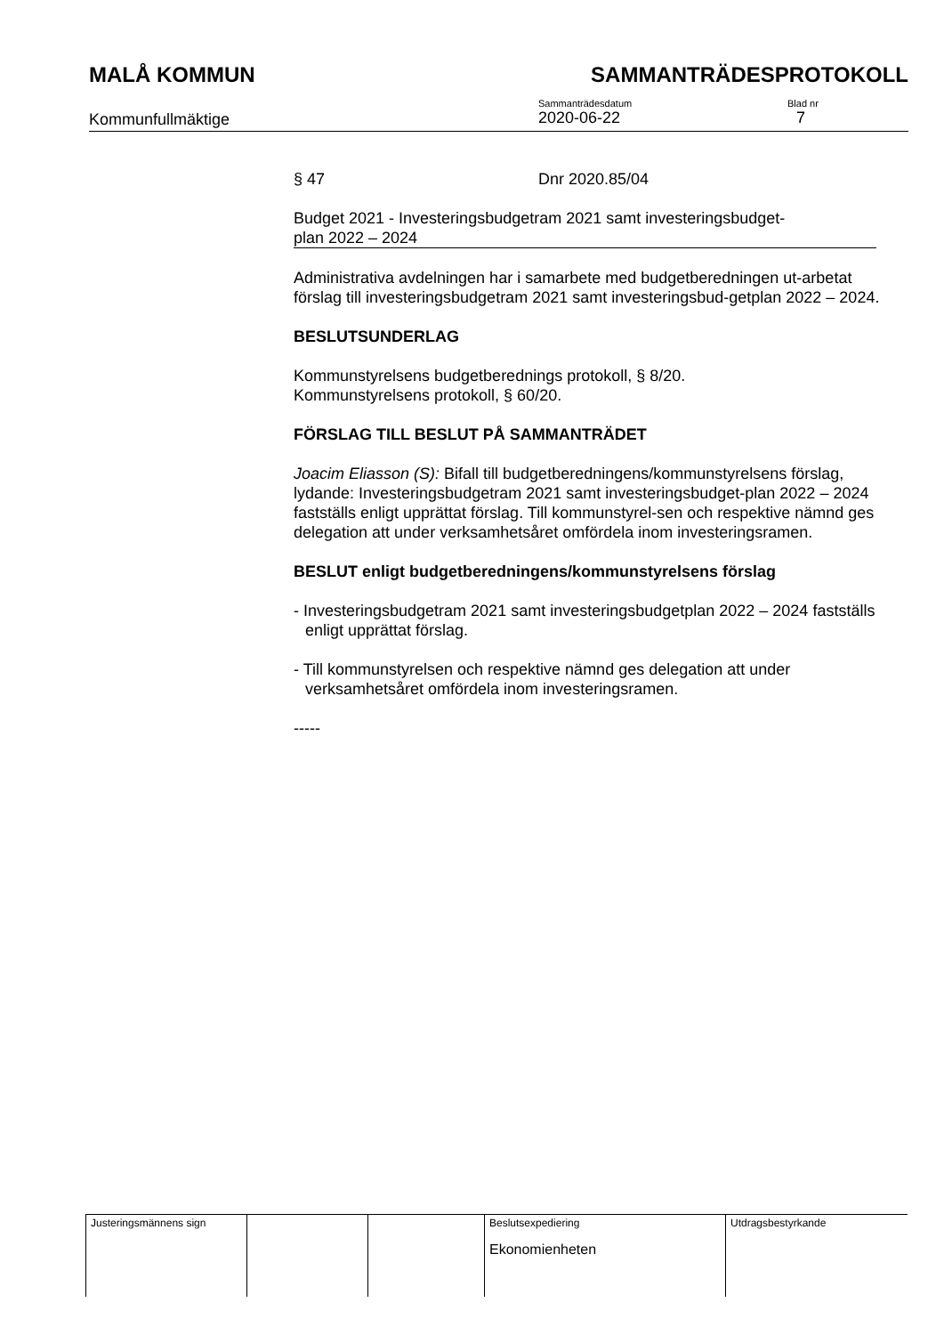MALÅ KOMMUN SAMMANTRÄDESPROTOKOLL
Kommunfullmäktige Sammanträdesdatum
2020-06-22 Blad nr
7
§ 47 Dnr 2020.85/04
Budget 2021 - Investeringsbudgetram 2021 samt investeringsbudget-
plan 2022 – 2024
Administrativa avdelningen har i samarbete med budgetberedningen ut-arbetat förslag till investeringsbudgetram 2021 samt investeringsbud-getplan 2022 – 2024.
BESLUTSUNDERLAG
Kommunstyrelsens budgetberednings protokoll, § 8/20.
Kommunstyrelsens protokoll, § 60/20.
FÖRSLAG TILL BESLUT PÅ SAMMANTRÄDET
Joacim Eliasson (S): Bifall till budgetberedningens/kommunstyrelsens förslag, lydande: Investeringsbudgetram 2021 samt investeringsbudget-plan 2022 – 2024 fastställs enligt upprättat förslag. Till kommunstyrel-sen och respektive nämnd ges delegation att under verksamhetsåret omfördela inom investeringsramen.
BESLUT enligt budgetberedningens/kommunstyrelsens förslag
- Investeringsbudgetram 2021 samt investeringsbudgetplan 2022 – 2024 fastställs enligt upprättat förslag.
- Till kommunstyrelsen och respektive nämnd ges delegation att under verksamhetsåret omfördela inom investeringsramen.
-----
| Justeringsmännens sign | | | Beslutsexpediering Ekonomienheten | Utdragsbestyrkande |